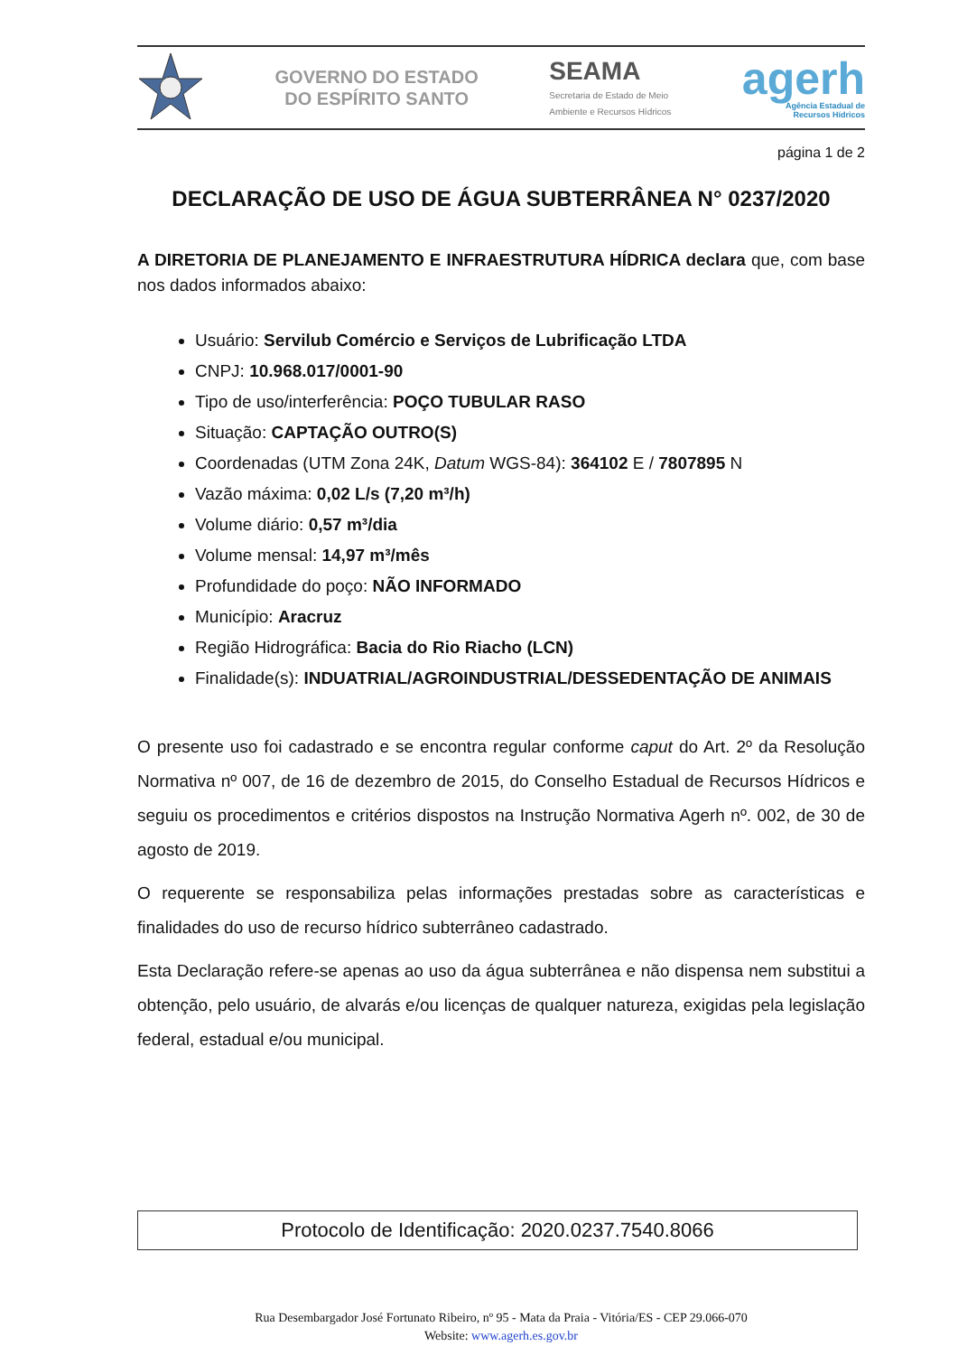GOVERNO DO ESTADO
DO ESPÍRITO SANTO
SEAMA
Secretaria de Estado de Meio
Ambiente e Recursos Hídricos
agerh
Agência Estadual de
Recursos Hídricos
página 1 de 2
DECLARAÇÃO DE USO DE ÁGUA SUBTERRÂNEA N° 0237/2020
A DIRETORIA DE PLANEJAMENTO E INFRAESTRUTURA HÍDRICA declara que, com base nos dados informados abaixo:
Usuário: Servilub Comércio e Serviços de Lubrificação LTDA
CNPJ: 10.968.017/0001-90
Tipo de uso/interferência: POÇO TUBULAR RASO
Situação: CAPTAÇÃO OUTRO(S)
Coordenadas (UTM Zona 24K, Datum WGS-84): 364102 E / 7807895 N
Vazão máxima: 0,02 L/s (7,20 m³/h)
Volume diário: 0,57 m³/dia
Volume mensal: 14,97 m³/mês
Profundidade do poço: NÃO INFORMADO
Município: Aracruz
Região Hidrográfica: Bacia do Rio Riacho (LCN)
Finalidade(s): INDUATRIAL/AGROINDUSTRIAL/DESSEDENTAÇÃO DE ANIMAIS
O presente uso foi cadastrado e se encontra regular conforme caput do Art. 2º da Resolução Normativa nº 007, de 16 de dezembro de 2015, do Conselho Estadual de Recursos Hídricos e seguiu os procedimentos e critérios dispostos na Instrução Normativa Agerh nº. 002, de 30 de agosto de 2019.
O requerente se responsabiliza pelas informações prestadas sobre as características e finalidades do uso de recurso hídrico subterrâneo cadastrado.
Esta Declaração refere-se apenas ao uso da água subterrânea e não dispensa nem substitui a obtenção, pelo usuário, de alvarás e/ou licenças de qualquer natureza, exigidas pela legislação federal, estadual e/ou municipal.
Protocolo de Identificação: 2020.0237.7540.8066
Rua Desembargador José Fortunato Ribeiro, nº 95 - Mata da Praia - Vitória/ES - CEP 29.066-070
Website: www.agerh.es.gov.br